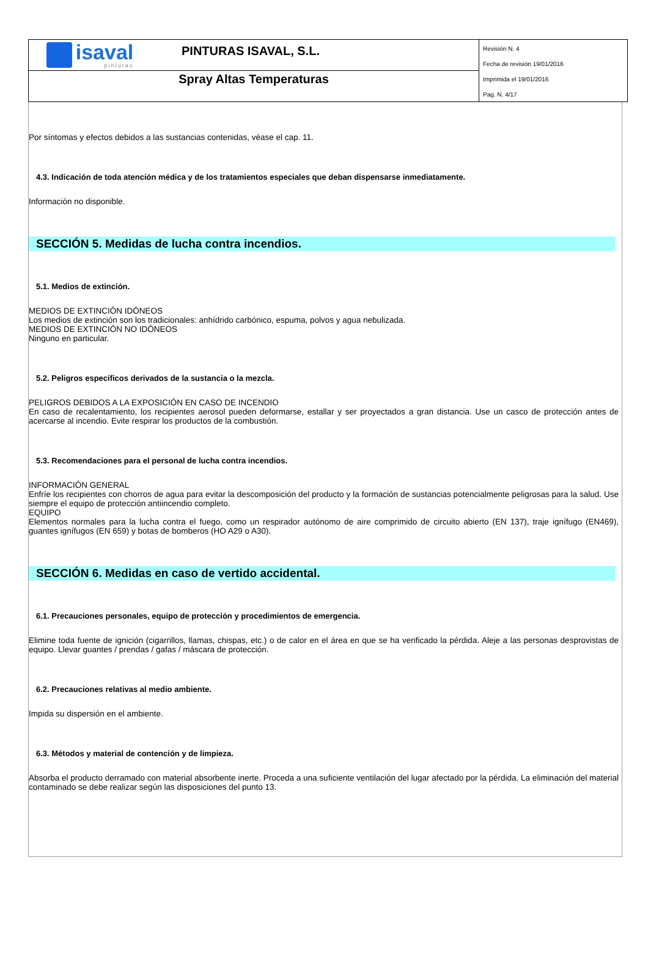isaval
pinturas
PINTURAS ISAVAL, S.L.
Spray Altas Temperaturas
Revisión N. 4
Fecha de revisión 19/01/2016
Imprimida el 19/01/2016
Pag. N. 4/17
Por síntomas y efectos debidos a las sustancias contenidas, véase el cap. 11.
4.3. Indicación de toda atención médica y de los tratamientos especiales que deban dispensarse inmediatamente.
Información no disponible.
SECCIÓN 5. Medidas de lucha contra incendios.
5.1. Medios de extinción.
MEDIOS DE EXTINCIÓN IDÓNEOS
Los medios de extinción son los tradicionales: anhídrido carbónico, espuma, polvos y agua nebulizada.
MEDIOS DE EXTINCIÓN NO IDÓNEOS
Ninguno en particular.
5.2. Peligros específicos derivados de la sustancia o la mezcla.
PELIGROS DEBIDOS A LA EXPOSICIÓN EN CASO DE INCENDIO
En caso de recalentamiento, los recipientes aerosol pueden deformarse, estallar y ser proyectados a gran distancia. Use un casco de protección antes de acercarse al incendio. Evite respirar los productos de la combustión.
5.3. Recomendaciones para el personal de lucha contra incendios.
INFORMACIÓN GENERAL
Enfríe los recipientes con chorros de agua para evitar la descomposición del producto y la formación de sustancias potencialmente peligrosas para la salud. Use siempre el equipo de protección antiincendio completo.
EQUIPO
Elementos normales para la lucha contra el fuego, como un respirador autónomo de aire comprimido de circuito abierto (EN 137), traje ignífugo (EN469), guantes ignífugos (EN 659) y botas de bomberos (HO A29 o A30).
SECCIÓN 6. Medidas en caso de vertido accidental.
6.1. Precauciones personales, equipo de protección y procedimientos de emergencia.
Elimine toda fuente de ignición (cigarrillos, llamas, chispas, etc.) o de calor en el área en que se ha verificado la pérdida. Aleje a las personas desprovistas de equipo. Llevar guantes / prendas / gafas / máscara de protección.
6.2. Precauciones relativas al medio ambiente.
Impida su dispersión en el ambiente.
6.3. Métodos y material de contención y de limpieza.
Absorba el producto derramado con material absorbente inerte. Proceda a una suficiente ventilación del lugar afectado por la pérdida. La eliminación del material contaminado se debe realizar según las disposiciones del punto 13.